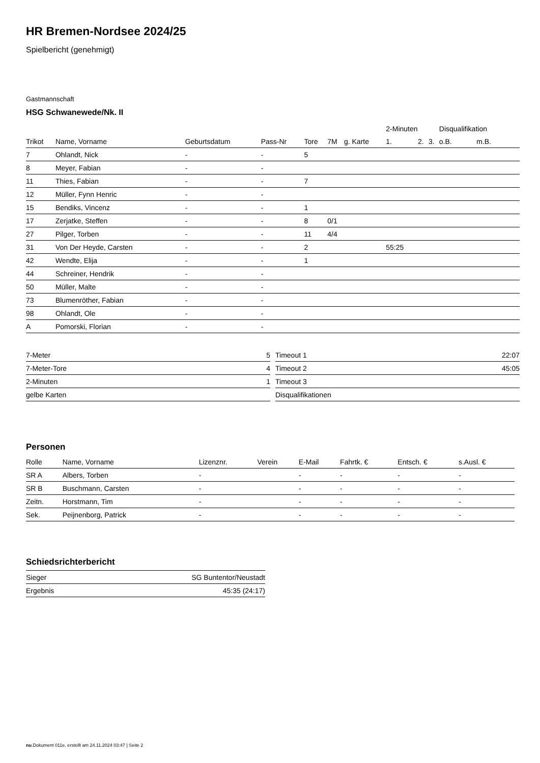HR Bremen-Nordsee 2024/25
Spielbericht (genehmigt)
Gastmannschaft
HSG Schwanewede/Nk. II
| | | | | | | | 2-Minuten | | | Disqualifikation | |
| --- | --- | --- | --- | --- | --- | --- | --- | --- | --- | --- | --- |
| Trikot | Name, Vorname | Geburtsdatum | Pass-Nr | Tore | 7M | g. Karte | 1. | 2. | 3. | o.B. | m.B. |
| 7 | Ohlandt, Nick | - | - | 5 | | | | | | | |
| 8 | Meyer, Fabian | - | - | | | | | | | | |
| 11 | Thies, Fabian | - | - | 7 | | | | | | | |
| 12 | Müller, Fynn Henric | - | - | | | | | | | | |
| 15 | Bendiks, Vincenz | - | - | 1 | | | | | | | |
| 17 | Zerjatke, Steffen | - | - | 8 | 0/1 | | | | | | |
| 27 | Pilger, Torben | - | - | 11 | 4/4 | | | | | | |
| 31 | Von Der Heyde, Carsten | - | - | 2 | | | 55:25 | | | | |
| 42 | Wendte, Elija | - | - | 1 | | | | | | | |
| 44 | Schreiner, Hendrik | - | - | | | | | | | | |
| 50 | Müller, Malte | - | - | | | | | | | | |
| 73 | Blumenröther, Fabian | - | - | | | | | | | | |
| 98 | Ohlandt, Ole | - | - | | | | | | | | |
| A | Pomorski, Florian | - | - | | | | | | | | |
| 7-Meter | 5 |
| 7-Meter-Tore | 4 |
| 2-Minuten | 1 |
| gelbe Karten | |
| Timeout 1 | 22:07 |
| Timeout 2 | 45:05 |
| Timeout 3 | |
| Disqualifikationen | |
Personen
| Rolle | Name, Vorname | Lizenznr. | Verein | E-Mail | Fahrtk. € | Entsch. € | s.Ausl. € |
| --- | --- | --- | --- | --- | --- | --- | --- |
| SR A | Albers, Torben | - | | - | - | - | - |
| SR B | Buschmann, Carsten | - | | - | - | - | - |
| Zeitn. | Horstmann, Tim | - | | - | - | - | - |
| Sek. | Peijnenborg, Patrick | - | | - | - | - | - |
Schiedsrichterbericht
| Sieger | SG Buntentor/Neustadt |
| Ergebnis | 45:35 (24:17) |
nu.Dokument 011e, erstellt am 24.11.2024 03:47 | Seite 2